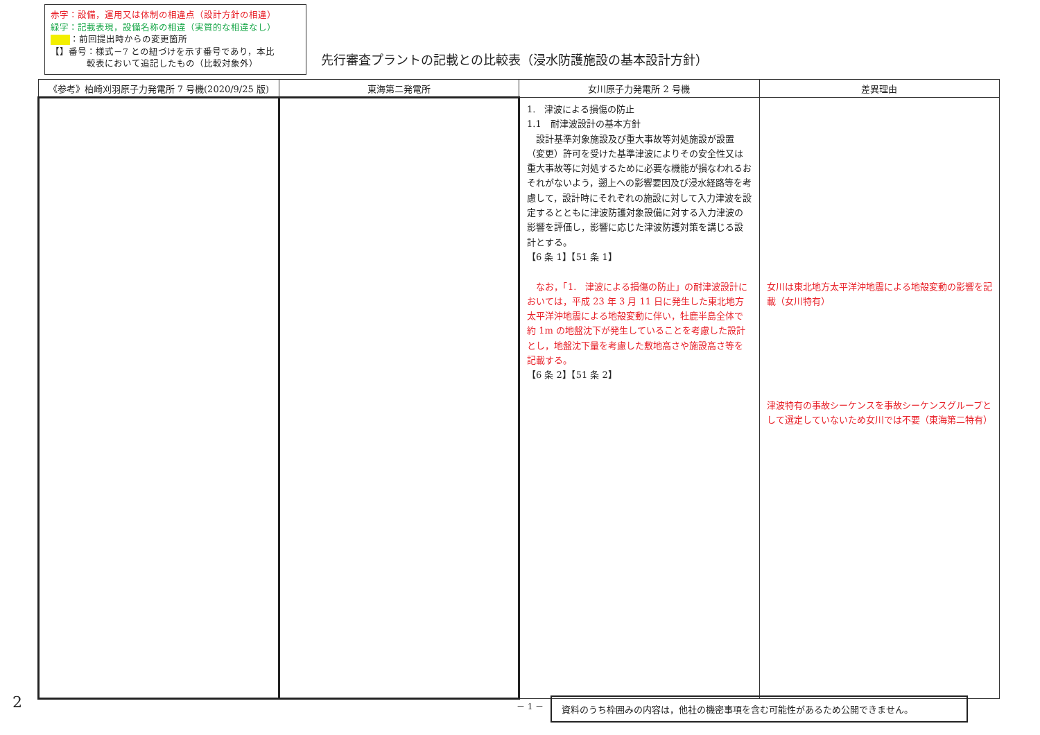赤字：設備，運用又は体制の相違点（設計方針の相違）
緑字：記載表現，設備名称の相違（実質的な相違なし）
：前回提出時からの変更箇所
【】番号：様式－7 との紐づけを示す番号であり，本比
　　　　較表において追記したもの（比較対象外）
先行審査プラントの記載との比較表（浸水防護施設の基本設計方針）
| 《参考》柏崎刈羽原子力発電所 7 号機(2020/9/25 版) | 東海第二発電所 | 女川原子力発電所 2 号機 | 差異理由 |
| --- | --- | --- | --- |
| | | 1. 津波による損傷の防止 1.1 耐津波設計の基本方針 設計基準対象施設及び重大事故等対処施設が設置（変更）許可を受けた基準津波によりその安全性又は重大事故等に対処するために必要な機能が損なわれるおそれがないよう，遡上への影響要因及び浸水経路等を考慮して，設計時にそれぞれの施設に対して入力津波を設定するとともに津波防護対象設備に対する入力津波の影響を評価し，影響に応じた津波防護対策を講じる設計とする。 【6 条 1】【51 条 1】 なお，「1. 津波による損傷の防止」の耐津波設計においては，平成 23 年 3 月 11 日に発生した東北地方太平洋沖地震による地殻変動に伴い，牡鹿半島全体で約 1m の地盤沈下が発生していることを考慮した設計とし，地盤沈下量を考慮した敷地高さや施設高さ等を記載する。 【6 条 2】【51 条 2】 | 女川は東北地方太平洋沖地震による地殻変動の影響を記載（女川特有） 津波特有の事故シーケンスを事故シーケンスグループとして選定していないため女川では不要（東海第二特有） |
2 － 1 － 資料のうち枠囲みの内容は，他社の機密事項を含む可能性があるため公開できません。